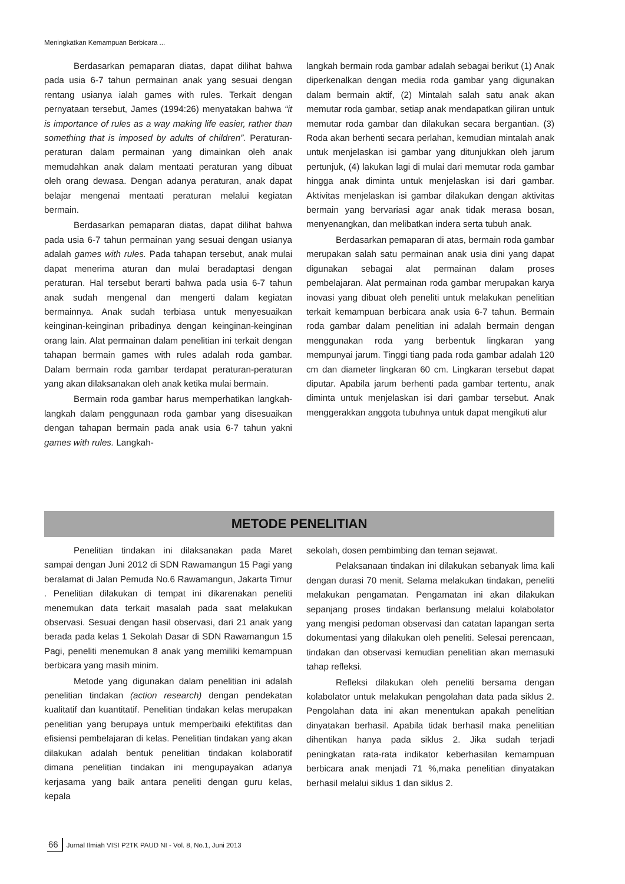Meningkatkan Kemampuan Berbicara ...
Berdasarkan pemaparan diatas, dapat dilihat bahwa pada usia 6-7 tahun permainan anak yang sesuai dengan rentang usianya ialah games with rules. Terkait dengan pernyataan tersebut, James (1994:26) menyatakan bahwa “it is importance of rules as a way making life easier, rather than something that is imposed by adults of children”. Peraturan-peraturan dalam permainan yang dimainkan oleh anak memudahkan anak dalam mentaati peraturan yang dibuat oleh orang dewasa. Dengan adanya peraturan, anak dapat belajar mengenai mentaati peraturan melalui kegiatan bermain.
Berdasarkan pemaparan diatas, dapat dilihat bahwa pada usia 6-7 tahun permainan yang sesuai dengan usianya adalah games with rules. Pada tahapan tersebut, anak mulai dapat menerima aturan dan mulai beradaptasi dengan peraturan. Hal tersebut berarti bahwa pada usia 6-7 tahun anak sudah mengenal dan mengerti dalam kegiatan bermainnya. Anak sudah terbiasa untuk menyesuaikan keinginan-keinginan pribadinya dengan keinginan-keinginan orang lain. Alat permainan dalam penelitian ini terkait dengan tahapan bermain games with rules adalah roda gambar. Dalam bermain roda gambar terdapat peraturan-peraturan yang akan dilaksanakan oleh anak ketika mulai bermain.
Bermain roda gambar harus memperhatikan langkah-langkah dalam penggunaan roda gambar yang disesuaikan dengan tahapan bermain pada anak usia 6-7 tahun yakni games with rules. Langkah-
langkah bermain roda gambar adalah sebagai berikut (1) Anak diperkenalkan dengan media roda gambar yang digunakan dalam bermain aktif, (2) Mintalah salah satu anak akan memutar roda gambar, setiap anak mendapatkan giliran untuk memutar roda gambar dan dilakukan secara bergantian. (3) Roda akan berhenti secara perlahan, kemudian mintalah anak untuk menjelaskan isi gambar yang ditunjukkan oleh jarum pertunjuk, (4) lakukan lagi di mulai dari memutar roda gambar hingga anak diminta untuk menjelaskan isi dari gambar. Aktivitas menjelaskan isi gambar dilakukan dengan aktivitas bermain yang bervariasi agar anak tidak merasa bosan, menyenangkan, dan melibatkan indera serta tubuh anak.
Berdasarkan pemaparan di atas, bermain roda gambar merupakan salah satu permainan anak usia dini yang dapat digunakan sebagai alat permainan dalam proses pembelajaran. Alat permainan roda gambar merupakan karya inovasi yang dibuat oleh peneliti untuk melakukan penelitian terkait kemampuan berbicara anak usia 6-7 tahun. Bermain roda gambar dalam penelitian ini adalah bermain dengan menggunakan roda yang berbentuk lingkaran yang mempunyai jarum. Tinggi tiang pada roda gambar adalah 120 cm dan diameter lingkaran 60 cm. Lingkaran tersebut dapat diputar. Apabila jarum berhenti pada gambar tertentu, anak diminta untuk menjelaskan isi dari gambar tersebut. Anak menggerakkan anggota tubuhnya untuk dapat mengikuti alur
METODE PENELITIAN
Penelitian tindakan ini dilaksanakan pada Maret sampai dengan Juni 2012 di SDN Rawamangun 15 Pagi yang beralamat di Jalan Pemuda No.6 Rawamangun, Jakarta Timur . Penelitian dilakukan di tempat ini dikarenakan peneliti menemukan data terkait masalah pada saat melakukan observasi. Sesuai dengan hasil observasi, dari 21 anak yang berada pada kelas 1 Sekolah Dasar di SDN Rawamangun 15 Pagi, peneliti menemukan 8 anak yang memiliki kemampuan berbicara yang masih minim.
Metode yang digunakan dalam penelitian ini adalah penelitian tindakan (action research) dengan pendekatan kualitatif dan kuantitatif. Penelitian tindakan kelas merupakan penelitian yang berupaya untuk memperbaiki efektifitas dan efisiensi pembelajaran di kelas. Penelitian tindakan yang akan dilakukan adalah bentuk penelitian tindakan kolaboratif dimana penelitian tindakan ini mengupayakan adanya kerjasama yang baik antara peneliti dengan guru kelas, kepala
sekolah, dosen pembimbing dan teman sejawat.
Pelaksanaan tindakan ini dilakukan sebanyak lima kali dengan durasi 70 menit. Selama melakukan tindakan, peneliti melakukan pengamatan. Pengamatan ini akan dilakukan sepanjang proses tindakan berlansung melalui kolabolator yang mengisi pedoman observasi dan catatan lapangan serta dokumentasi yang dilakukan oleh peneliti. Selesai perencaan, tindakan dan observasi kemudian penelitian akan memasuki tahap refleksi.
Refleksi dilakukan oleh peneliti bersama dengan kolabolator untuk melakukan pengolahan data pada siklus 2. Pengolahan data ini akan menentukan apakah penelitian dinyatakan berhasil. Apabila tidak berhasil maka penelitian dihentikan hanya pada siklus 2. Jika sudah terjadi peningkatan rata-rata indikator keberhasilan kemampuan berbicara anak menjadi 71 %,maka penelitian dinyatakan berhasil melalui siklus 1 dan siklus 2.
66 Jurnal Ilmiah VISI P2TK PAUD NI - Vol. 8, No.1, Juni 2013